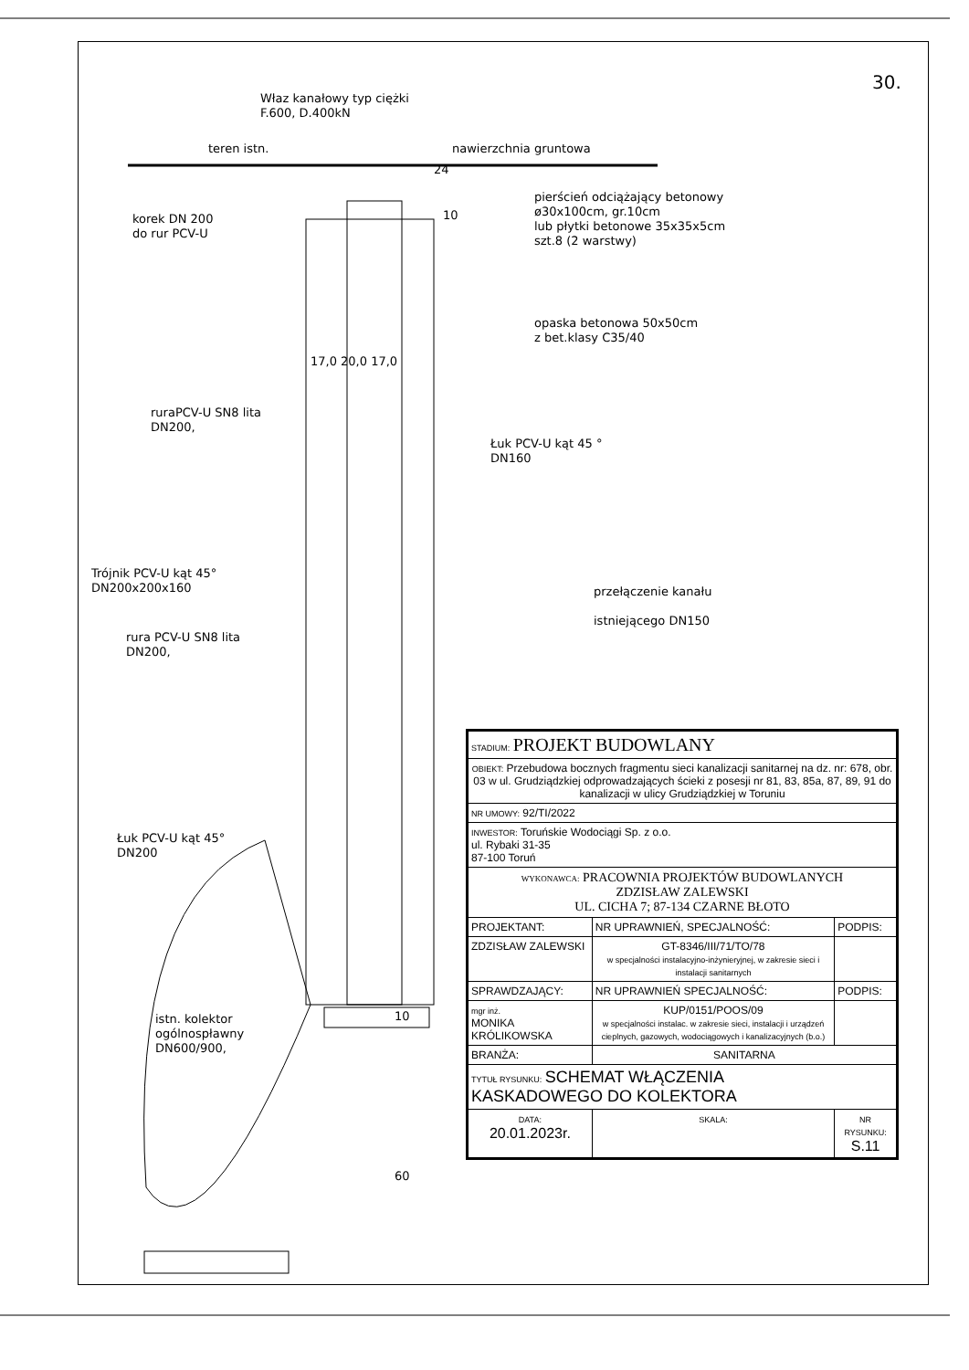30.
Właz kanałowy typ ciężki
F.600, D.400kN
teren istn. nawierzchnia gruntowa
24
pierścień odciążający betonowy
ø30x100cm, gr.10cm
lub płytki betonowe 35x35x5cm
szt.8 (2 warstwy)
10
korek DN 200
do rur PCV-U
opaska betonowa 50x50cm
z bet.klasy C35/40
17,0 20,0 17,0
ruraPCV-U SN8 lita
DN200,
Łuk PCV-U kąt 45 °
DN160
Trójnik PCV-U kąt 45°
DN200x200x160
przełączenie kanału
istniejącego DN150
rura PCV-U SN8 lita
DN200,
Łuk PCV-U kąt 45°
DN200
istn. kolektor
ogólnospławny
DN600/900,
10
60
| STADIUM: PROJEKT BUDOWLANY | | |
| OBIEKT: Przebudowa bocznych fragmentu sieci kanalizacji sanitarnej na dz. nr: 678, obr. 03 w ul. Grudziądzkiej odprowadzających ścieki z posesji nr 81, 83, 85a, 87, 89, 91 do kanalizacji w ulicy Grudziądzkiej w Toruniu | | |
| NR UMOWY: 92/TI/2022 | | |
| INWESTOR: Toruńskie Wodociągi Sp. z o.o. ul. Rybaki 31-35 87-100 Toruń | | |
| WYKONAWCA: PRACOWNIA PROJEKTÓW BUDOWLANYCH ZDZISŁAW ZALEWSKI UL. CICHA 7; 87-134 CZARNE BŁOTO | | |
| PROJEKTANT: | NR UPRAWNIEŃ, SPECJALNOŚĆ: | PODPIS: |
| ZDZISŁAW ZALEWSKI | GT-8346/III/71/TO/78 w specjalności instalacyjno-inżynieryjnej, w zakresie sieci i instalacji sanitarnych | |
| SPRAWDZAJĄCY: | NR UPRAWNIEŃ SPECJALNOŚĆ: | PODPIS: |
| mgr inż. MONIKA KRÓLIKOWSKA | KUP/0151/POOS/09 w specjalności instalac. w zakresie sieci, instalacji i urządzeń cieplnych, gazowych, wodociągowych i kanalizacyjnych (b.o.) | |
| BRANŻA: | SANITARNA | |
| TYTUŁ RYSUNKU: SCHEMAT WŁĄCZENIA KASKADOWEGO DO KOLEKTORA | | |
| DATA: 20.01.2023r. | SKALA: | NR RYSUNKU: S.11 |